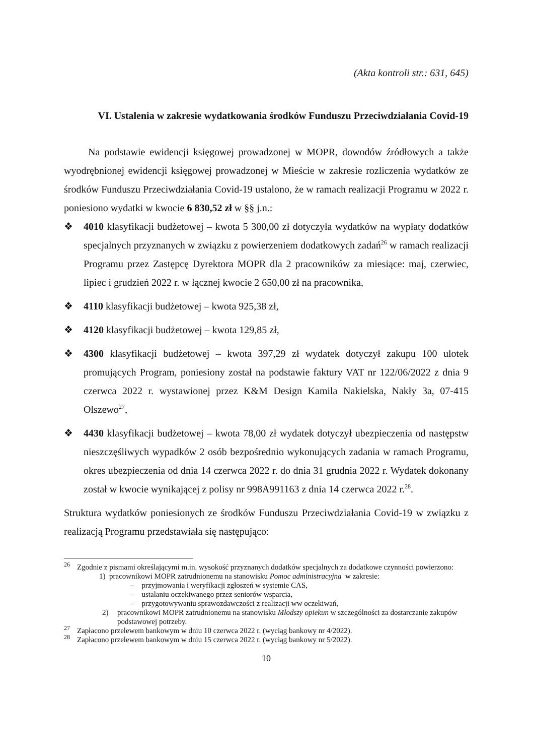(Akta kontroli str.: 631, 645)
VI. Ustalenia w zakresie wydatkowania środków Funduszu Przeciwdziałania Covid-19
Na podstawie ewidencji księgowej prowadzonej w MOPR, dowodów źródłowych a także wyodrębnionej ewidencji księgowej prowadzonej w Mieście w zakresie rozliczenia wydatków ze środków Funduszu Przeciwdziałania Covid-19 ustalono, że w ramach realizacji Programu w 2022 r. poniesiono wydatki w kwocie 6 830,52 zł w §§ j.n.:
❖ 4010 klasyfikacji budżetowej – kwota 5 300,00 zł dotyczyła wydatków na wypłaty dodatków specjalnych przyznanych w związku z powierzeniem dodatkowych zadań<sup>26</sup> w ramach realizacji Programu przez Zastępcę Dyrektora MOPR dla 2 pracowników za miesiące: maj, czerwiec, lipiec i grudzień 2022 r. w łącznej kwocie 2 650,00 zł na pracownika,
❖ 4110 klasyfikacji budżetowej – kwota 925,38 zł,
❖ 4120 klasyfikacji budżetowej – kwota 129,85 zł,
❖ 4300 klasyfikacji budżetowej – kwota 397,29 zł wydatek dotyczył zakupu 100 ulotek promujących Program, poniesiony został na podstawie faktury VAT nr 122/06/2022 z dnia 9 czerwca 2022 r. wystawionej przez K&M Design Kamila Nakielska, Nakły 3a, 07-415 Olszewo<sup>27</sup>,
❖ 4430 klasyfikacji budżetowej – kwota 78,00 zł wydatek dotyczył ubezpieczenia od następstw nieszczęśliwych wypadków 2 osób bezpośrednio wykonujących zadania w ramach Programu, okres ubezpieczenia od dnia 14 czerwca 2022 r. do dnia 31 grudnia 2022 r. Wydatek dokonany został w kwocie wynikającej z polisy nr 998A991163 z dnia 14 czerwca 2022 r.<sup>28</sup>.
Struktura wydatków poniesionych ze środków Funduszu Przeciwdziałania Covid-19 w związku z realizacją Programu przedstawiała się następująco:
<sup>26</sup> Zgodnie z pismami określającymi m.in. wysokość przyznanych dodatków specjalnych za dodatkowe czynności powierzono:
1) pracownikowi MOPR zatrudnionemu na stanowisku Pomoc administracyjna w zakresie:
– przyjmowania i weryfikacji zgłoszeń w systemie CAS,
– ustalaniu oczekiwanego przez seniorów wsparcia,
– przygotowywaniu sprawozdawczości z realizacji ww oczekiwań,
2) pracownikowi MOPR zatrudnionemu na stanowisku Młodszy opiekun w szczególności za dostarczanie zakupów podstawowej potrzeby.
<sup>27</sup> Zapłacono przelewem bankowym w dniu 10 czerwca 2022 r. (wyciąg bankowy nr 4/2022).
<sup>28</sup> Zapłacono przelewem bankowym w dniu 15 czerwca 2022 r. (wyciąg bankowy nr 5/2022).
10